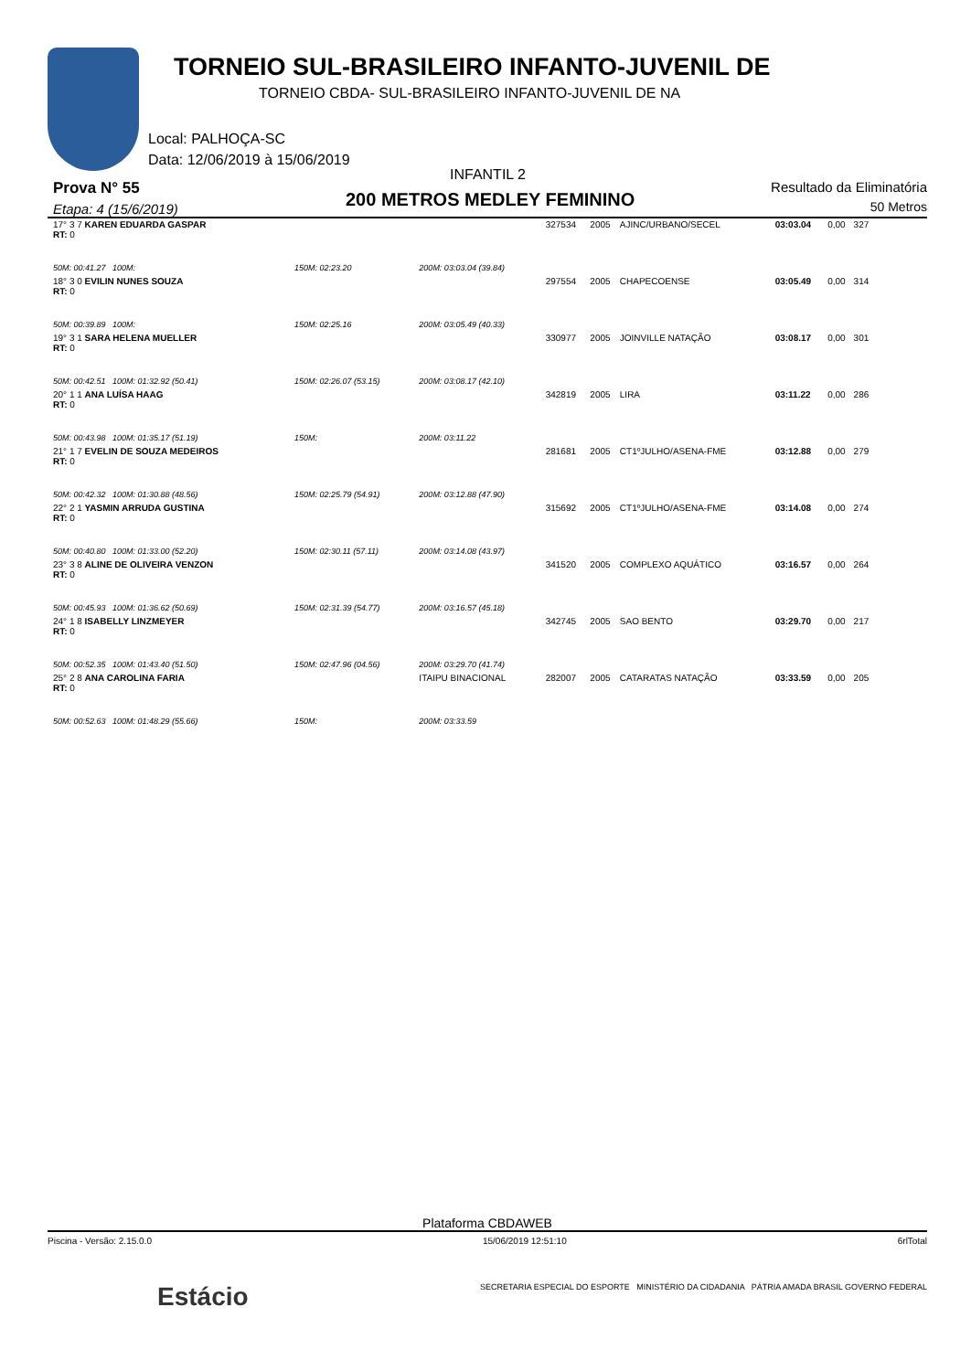TORNEIO SUL-BRASILEIRO INFANTO-JUVENIL DE
TORNEIO CBDA- SUL-BRASILEIRO INFANTO-JUVENIL DE NA
Local: PALHOÇA-SC
Data: 12/06/2019 à 15/06/2019
INFANTIL 2
Prova N° 55
Etapa: 4 (15/6/2019) 200 METROS MEDLEY FEMININO
Resultado da Eliminatória
50 Metros
| 17° 3 7 KAREN EDUARDA GASPAR RT: 0 | | | 327534 | 2005 | AJINC/URBANO/SECEL | 03:03.04 | 0,00 | 327 |
| 50M: 00:41.27 100M: | 150M: 02:23.20 | 200M: 03:03.04 (39.84) | | | | | | |
| 18° 3 0 EVILIN NUNES SOUZA RT: 0 | | | 297554 | 2005 | CHAPECOENSE | 03:05.49 | 0,00 | 314 |
| 50M: 00:39.89 100M: | 150M: 02:25.16 | 200M: 03:05.49 (40.33) | | | | | | |
| 19° 3 1 SARA HELENA MUELLER RT: 0 | | | 330977 | 2005 | JOINVILLE NATAÇÃO | 03:08.17 | 0,00 | 301 |
| 50M: 00:42.51 100M: 01:32.92 (50.41) | 150M: 02:26.07 (53.15) | 200M: 03:08.17 (42.10) | | | | | | |
| 20° 1 1 ANA LUÍSA HAAG RT: 0 | | | 342819 | 2005 | LIRA | 03:11.22 | 0,00 | 286 |
| 50M: 00:43.98 100M: 01:35.17 (51.19) | 150M: | 200M: 03:11.22 | | | | | | |
| 21° 1 7 EVELIN DE SOUZA MEDEIROS RT: 0 | | | 281681 | 2005 | CT1ºJULHO/ASENA-FME | 03:12.88 | 0,00 | 279 |
| 50M: 00:42.32 100M: 01:30.88 (48.56) | 150M: 02:25.79 (54.91) | 200M: 03:12.88 (47.90) | | | | | | |
| 22° 2 1 YASMIN ARRUDA GUSTINA RT: 0 | | | 315692 | 2005 | CT1ºJULHO/ASENA-FME | 03:14.08 | 0,00 | 274 |
| 50M: 00:40.80 100M: 01:33.00 (52.20) | 150M: 02:30.11 (57.11) | 200M: 03:14.08 (43.97) | | | | | | |
| 23° 3 8 ALINE DE OLIVEIRA VENZON RT: 0 | | | 341520 | 2005 | COMPLEXO AQUÁTICO | 03:16.57 | 0,00 | 264 |
| 50M: 00:45.93 100M: 01:36.62 (50.69) | 150M: 02:31.39 (54.77) | 200M: 03:16.57 (45.18) | | | | | | |
| 24° 1 8 ISABELLY LINZMEYER RT: 0 | | | 342745 | 2005 | SAO BENTO | 03:29.70 | 0,00 | 217 |
| 50M: 00:52.35 100M: 01:43.40 (51.50) | 150M: 02:47.96 (04.56) | 200M: 03:29.70 (41.74) | | | | | | |
| 25° 2 8 ANA CAROLINA FARIA RT: 0 | | ITAIPU BINACIONAL | 282007 | 2005 | CATARATAS NATAÇÃO | 03:33.59 | 0,00 | 205 |
| 50M: 00:52.63 100M: 01:48.29 (55.66) | 150M: | 200M: 03:33.59 | | | | | | |
Plataforma CBDAWEB
Piscina - Versão: 2.15.0.0 15/06/2019 12:51:10 6rlTotal
Estácio SECRETARIA ESPECIAL DO ESPORTE MINISTÉRIO DA CIDADANIA PÁTRIA AMADA BRASIL GOVERNO FEDERAL